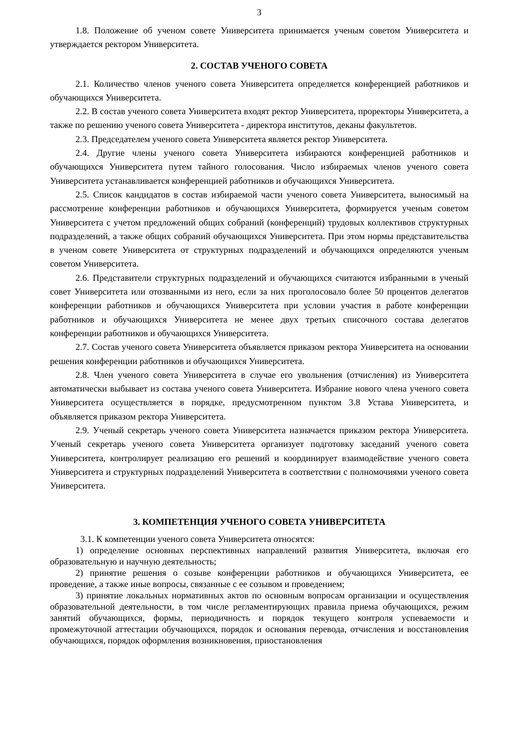3
1.8. Положение об ученом совете Университета принимается ученым советом Университета и утверждается ректором Университета.
2. СОСТАВ УЧЕНОГО СОВЕТА
2.1. Количество членов ученого совета Университета определяется конференцией работников и обучающихся Университета.
2.2. В состав ученого совета Университета входят ректор Университета, проректоры Университета, а также по решению ученого совета Университета - директора институтов, деканы факультетов.
2.3. Председателем ученого совета Университета является ректор Университета.
2.4. Другие члены ученого совета Университета избираются конференцией работников и обучающихся Университета путем тайного голосования. Число избираемых членов ученого совета Университета устанавливается конференцией работников и обучающихся Университета.
2.5. Список кандидатов в состав избираемой части ученого совета Университета, выносимый на рассмотрение конференции работников и обучающихся Университета, формируется ученым советом Университета с учетом предложений общих собраний (конференций) трудовых коллективов структурных подразделений, а также общих собраний обучающихся Университета. При этом нормы представительства в ученом совете Университета от структурных подразделений и обучающихся определяются ученым советом Университета.
2.6. Представители структурных подразделений и обучающихся считаются избранными в ученый совет Университета или отозванными из него, если за них проголосовало более 50 процентов делегатов конференции работников и обучающихся Университета при условии участия в работе конференции работников и обучающихся Университета не менее двух третьих списочного состава делегатов конференции работников и обучающихся Университета.
2.7. Состав ученого совета Университета объявляется приказом ректора Университета на основании решения конференции работников и обучающихся Университета.
2.8. Член ученого совета Университета в случае его увольнения (отчисления) из Университета автоматически выбывает из состава ученого совета Университета. Избрание нового члена ученого совета Университета осуществляется в порядке, предусмотренном пунктом 3.8 Устава Университета, и объявляется приказом ректора Университета.
2.9. Ученый секретарь ученого совета Университета назначается приказом ректора Университета. Ученый секретарь ученого совета Университета организует подготовку заседаний ученого совета Университета, контролирует реализацию его решений и координирует взаимодействие ученого совета Университета и структурных подразделений Университета в соответствии с полномочиями ученого совета Университета.
3. КОМПЕТЕНЦИЯ УЧЕНОГО СОВЕТА УНИВЕРСИТЕТА
3.1. К компетенции ученого совета Университета относятся:
1) определение основных перспективных направлений развития Университета, включая его образовательную и научную деятельность;
2) принятие решения о созыве конференции работников и обучающихся Университета, ее проведение, а также иные вопросы, связанные с ее созывом и проведением;
3) принятие локальных нормативных актов по основным вопросам организации и осуществления образовательной деятельности, в том числе регламентирующих правила приема обучающихся, режим занятий обучающихся, формы, периодичность и порядок текущего контроля успеваемости и промежуточной аттестации обучающихся, порядок и основания перевода, отчисления и восстановления обучающихся, порядок оформления возникновения, приостановления